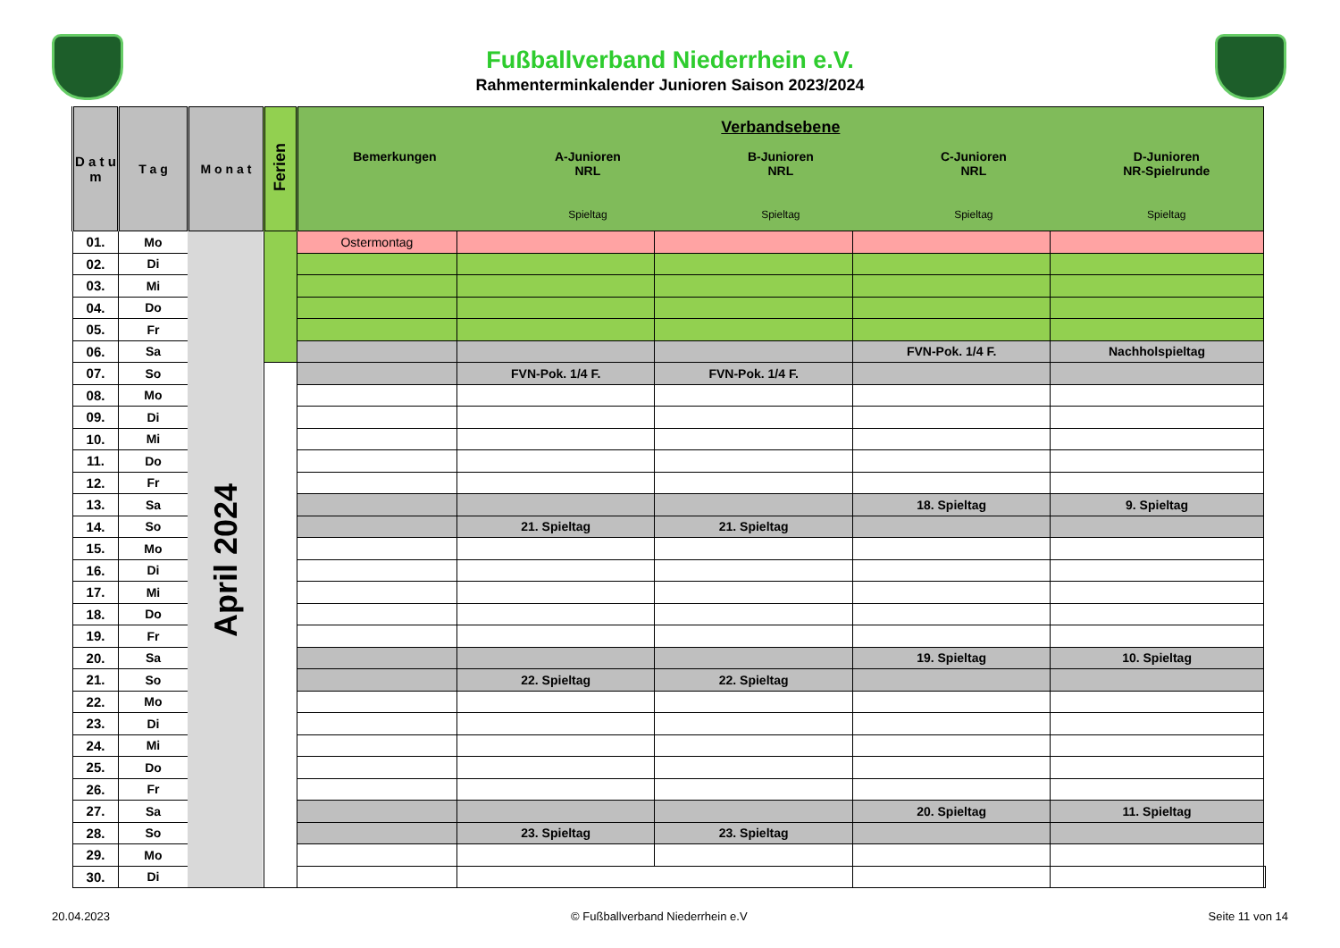Fußballverband Niederrhein e.V.
Rahmenterminkalender Junioren Saison 2023/2024
| D a t u m | T a g | M o n a t | Ferien | Verbandsebene Bemerkungen A-Junioren NRL Spieltag B-Junioren NRL Spieltag C-Junioren NRL Spieltag D-Junioren NR-Spielrunde Spieltag | | | | | |
| --- | --- | --- | --- | --- | --- | --- | --- | --- | --- |
| 01. | Mo | April 2024 | | Ostermontag | | | | | |
| 02. | Di | | | | | | | | |
| 03. | Mi | | | | | | | | |
| 04. | Do | | | | | | | | |
| 05. | Fr | | | | | | | | |
| 06. | Sa | | | | | | FVN-Pok. 1/4 F. | Nachholspieltag | |
| 07. | So | | | | FVN-Pok. 1/4 F. | FVN-Pok. 1/4 F. | | | |
| 08. | Mo | | | | | | | | |
| 09. | Di | | | | | | | | |
| 10. | Mi | | | | | | | | |
| 11. | Do | | | | | | | | |
| 12. | Fr | | | | | | | | |
| 13. | Sa | | | | | | 18. Spieltag | 9. Spieltag | |
| 14. | So | | | | 21. Spieltag | 21. Spieltag | | | |
| 15. | Mo | | | | | | | | |
| 16. | Di | | | | | | | | |
| 17. | Mi | | | | | | | | |
| 18. | Do | | | | | | | | |
| 19. | Fr | | | | | | | | |
| 20. | Sa | | | | | | 19. Spieltag | 10. Spieltag | |
| 21. | So | | | | 22. Spieltag | 22. Spieltag | | | |
| 22. | Mo | | | | | | | | |
| 23. | Di | | | | | | | | |
| 24. | Mi | | | | | | | | |
| 25. | Do | | | | | | | | |
| 26. | Fr | | | | | | | | |
| 27. | Sa | | | | | | 20. Spieltag | 11. Spieltag | |
| 28. | So | | | | 23. Spieltag | 23. Spieltag | | | |
| 29. | Mo | | | | | | | | |
| 30. | Di | | | | | | | | |
20.04.2023 © Fußballverband Niederrhein e.V Seite 11 von 14